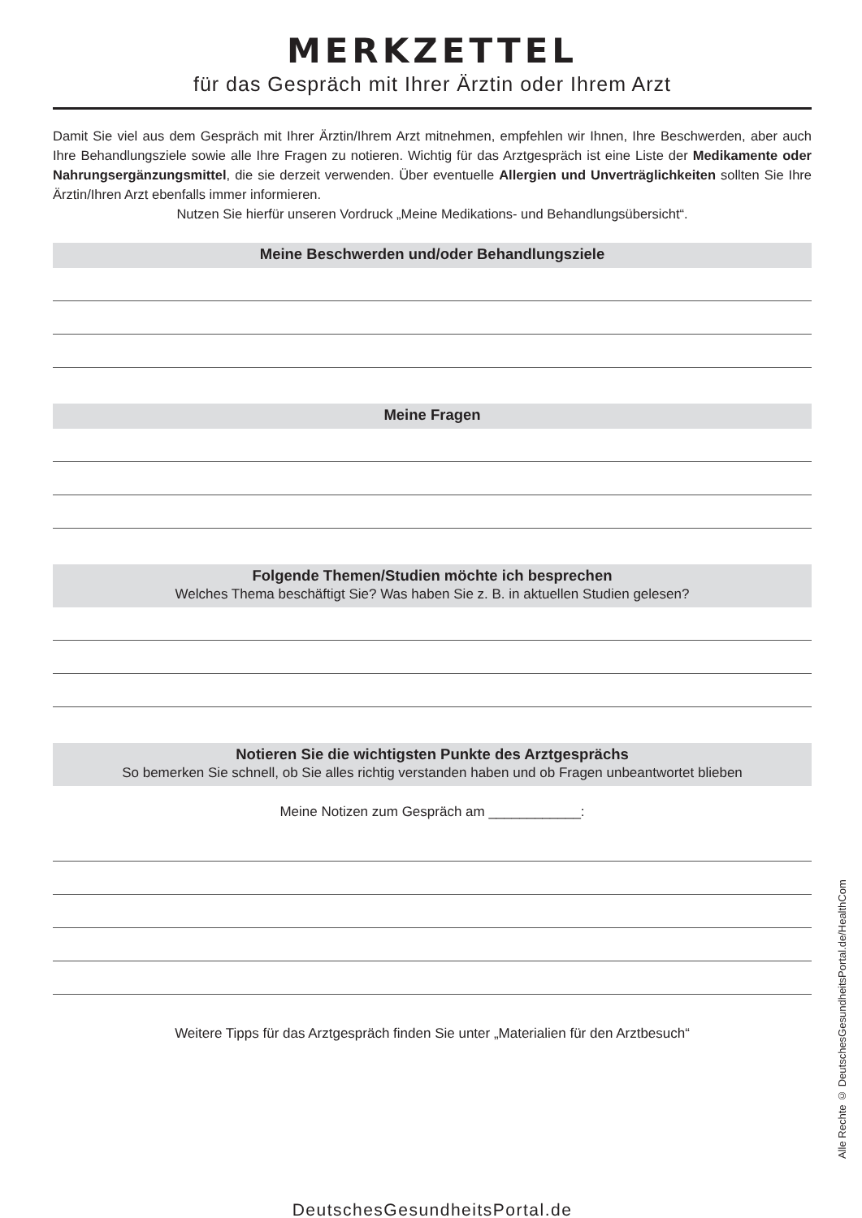MERKZETTEL
für das Gespräch mit Ihrer Ärztin oder Ihrem Arzt
Damit Sie viel aus dem Gespräch mit Ihrer Ärztin/Ihrem Arzt mitnehmen, empfehlen wir Ihnen, Ihre Beschwerden, aber auch Ihre Behandlungsziele sowie alle Ihre Fragen zu notieren. Wichtig für das Arzt­gespräch ist eine Liste der Medikamente oder Nahrungsergänzungsmittel, die sie derzeit verwenden. Über eventuelle Allergien und Unverträglichkeiten sollten Sie Ihre Ärztin/Ihren Arzt ebenfalls immer informieren.
Nutzen Sie hierfür unseren Vordruck „Meine Medikations- und Behandlungsübersicht“.
Meine Beschwerden und/oder Behandlungsziele
Meine Fragen
Folgende Themen/Studien möchte ich besprechen
Welches Thema beschäftigt Sie? Was haben Sie z. B. in aktuellen Studien gelesen?
Notieren Sie die wichtigsten Punkte des Arztgesprächs
So bemerken Sie schnell, ob Sie alles richtig verstanden haben und ob Fragen unbeantwortet blieben
Meine Notizen zum Gespräch am ____________:
Weitere Tipps für das Arztgespräch finden Sie unter „Materialien für den Arztbesuch“
DeutschesGesundheitsPortal.de
Alle Rechte © DeutschesGesundheitsPortal.de/HealthCom